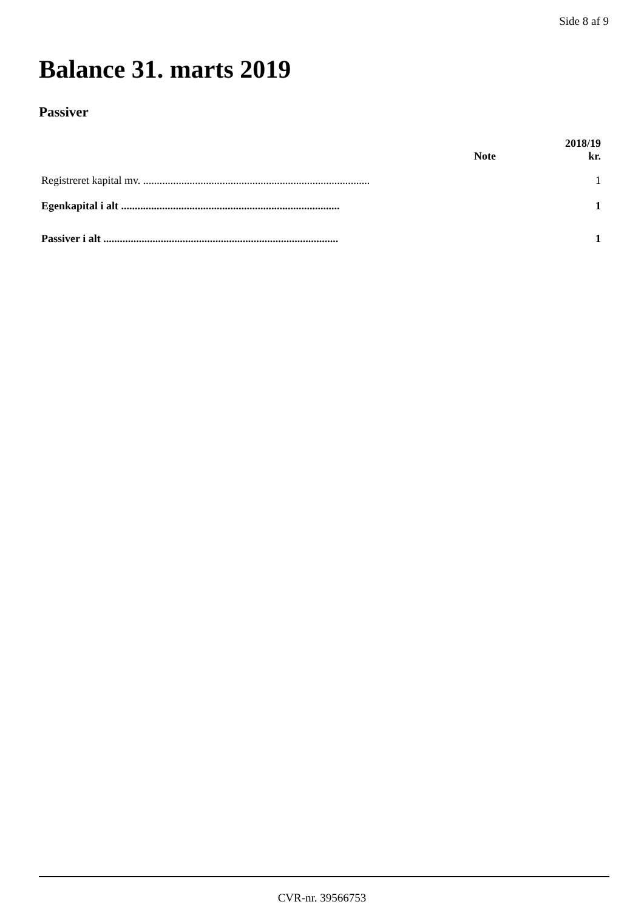Side 8 af 9
Balance 31. marts 2019
Passiver
| | Note | 2018/19 kr. |
| --- | --- | --- |
| Registreret kapital mv. ................................................................................... | | 1 |
| Egenkapital i alt ................................................................................ | | 1 |
| Passiver i alt ...................................................................................... | | 1 |
CVR-nr. 39566753